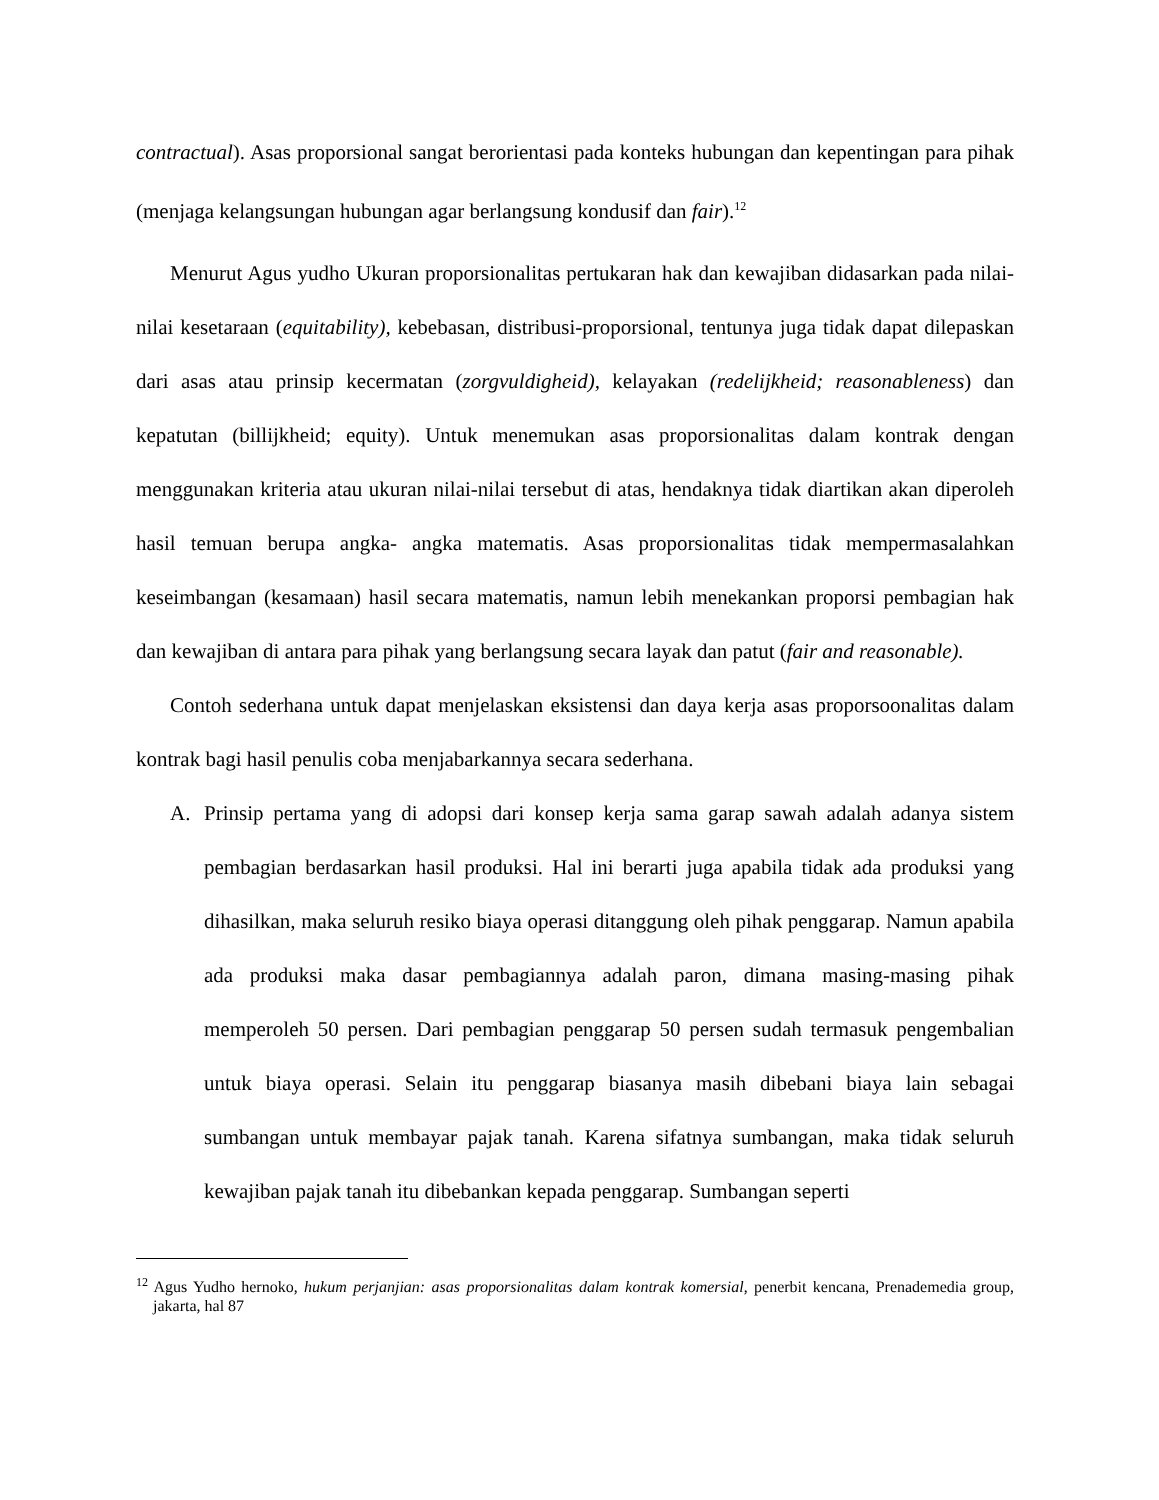contractual). Asas proporsional sangat berorientasi pada konteks hubungan dan kepentingan para pihak (menjaga kelangsungan hubungan agar berlangsung kondusif dan fair).<sup>12</sup>
Menurut Agus yudho Ukuran proporsionalitas pertukaran hak dan kewajiban didasarkan pada nilai-nilai kesetaraan (equitability), kebebasan, distribusi-proporsional, tentunya juga tidak dapat dilepaskan dari asas atau prinsip kecermatan (zorgvuldigheid), kelayakan (redelijkheid; reasonableness) dan kepatutan (billijkheid; equity). Untuk menemukan asas proporsionalitas dalam kontrak dengan menggunakan kriteria atau ukuran nilai-nilai tersebut di atas, hendaknya tidak diartikan akan diperoleh hasil temuan berupa angka- angka matematis. Asas proporsionalitas tidak mempermasalahkan keseimbangan (kesamaan) hasil secara matematis, namun lebih menekankan proporsi pembagian hak dan kewajiban di antara para pihak yang berlangsung secara layak dan patut (fair and reasonable).
Contoh sederhana untuk dapat menjelaskan eksistensi dan daya kerja asas proporsoonalitas dalam kontrak bagi hasil penulis coba menjabarkannya secara sederhana.
A. Prinsip pertama yang di adopsi dari konsep kerja sama garap sawah adalah adanya sistem pembagian berdasarkan hasil produksi. Hal ini berarti juga apabila tidak ada produksi yang dihasilkan, maka seluruh resiko biaya operasi ditanggung oleh pihak penggarap. Namun apabila ada produksi maka dasar pembagiannya adalah paron, dimana masing-masing pihak memperoleh 50 persen. Dari pembagian penggarap 50 persen sudah termasuk pengembalian untuk biaya operasi. Selain itu penggarap biasanya masih dibebani biaya lain sebagai sumbangan untuk membayar pajak tanah. Karena sifatnya sumbangan, maka tidak seluruh kewajiban pajak tanah itu dibebankan kepada penggarap. Sumbangan seperti
<sup>12</sup> Agus Yudho hernoko, hukum perjanjian: asas proporsionalitas dalam kontrak komersial, penerbit kencana, Prenademedia group, jakarta, hal 87